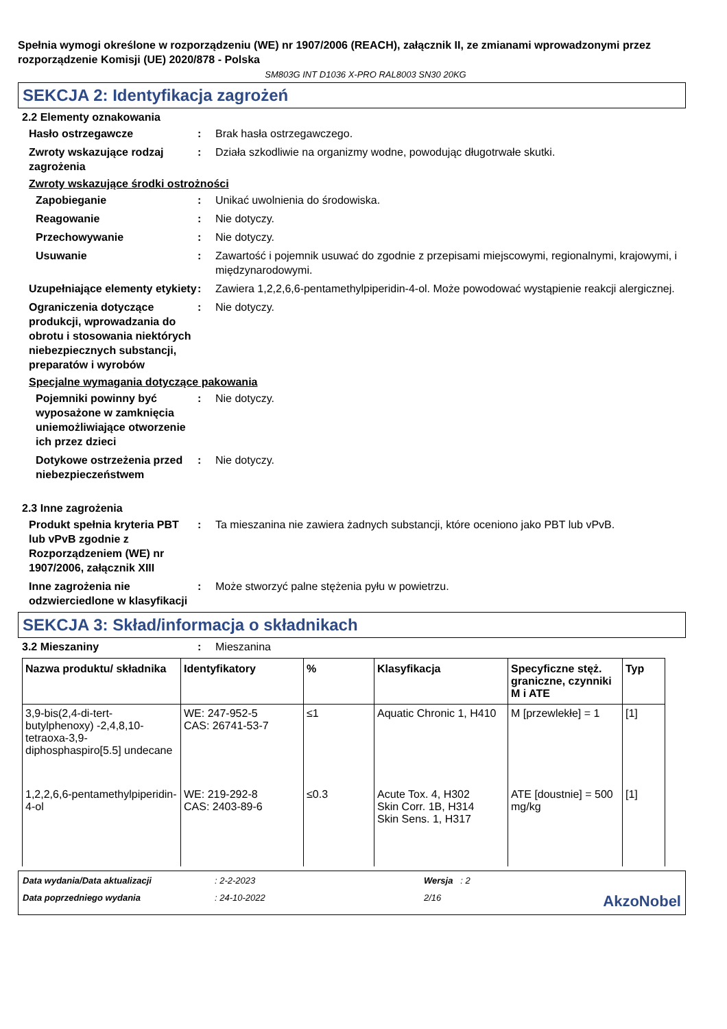Spełnia wymogi określone w rozporządzeniu (WE) nr 1907/2006 (REACH), załącznik II, ze zmianami wprowadzonymi przez rozporządzenie Komisji (UE) 2020/878 - Polska
SM803G INT D1036 X-PRO RAL8003 SN30 20KG
SEKCJA 2: Identyfikacja zagrożeń
2.2 Elementy oznakowania
Hasło ostrzegawcze : Brak hasła ostrzegawczego.
Zwroty wskazujące rodzaj zagrożenia
: Działa szkodliwie na organizmy wodne, powodując długotrwałe skutki.
Zwroty wskazujące środki ostrożności
Zapobieganie : Unikać uwolnienia do środowiska.
Reagowanie : Nie dotyczy.
Przechowywanie : Nie dotyczy.
Usuwanie : Zawartość i pojemnik usuwać do zgodnie z przepisami miejscowymi, regionalnymi, krajowymi, i międzynarodowymi.
Uzupełniające elementy etykiety
: Zawiera 1,2,2,6,6-pentamethylpiperidin-4-ol. Może powodować wystąpienie reakcji alergicznej.
Ograniczenia dotyczące produkcji, wprowadzania do obrotu i stosowania niektórych niebezpiecznych substancji, preparatów i wyrobów
: Nie dotyczy.
Specjalne wymagania dotyczące pakowania
Pojemniki powinny być wyposażone w zamknięcia uniemożliwiające otworzenie ich przez dzieci
: Nie dotyczy.
Dotykowe ostrzeżenia przed niebezpieczeństwem
: Nie dotyczy.
2.3 Inne zagrożenia
Produkt spełnia kryteria PBT lub vPvB zgodnie z Rozporządzeniem (WE) nr 1907/2006, załącznik XIII
: Ta mieszanina nie zawiera żadnych substancji, które oceniono jako PBT lub vPvB.
Inne zagrożenia nie odzwierciedlone w klasyfikacji
: Może stworzyć palne stężenia pyłu w powietrzu.
SEKCJA 3: Skład/informacja o składnikach
3.2 Mieszaniny : Mieszanina
| Nazwa produktu/ składnika | Identyfikatory | % | Klasyfikacja | Specyficzne stęż. graniczne, czynniki M i ATE | Typ |
| --- | --- | --- | --- | --- | --- |
| 3,9-bis(2,4-di-tert-butylphenoxy) -2,4,8,10-tetraoxa-3,9-diphosphaspiro[5.5] undecane | WE: 247-952-5 CAS: 26741-53-7 | ≤1 | Aquatic Chronic 1, H410 | M [przewlekłe] = 1 | [1] |
| 1,2,2,6,6-pentamethylpiperidin-4-ol | WE: 219-292-8 CAS: 2403-89-6 | ≤0.3 | Acute Tox. 4, H302 Skin Corr. 1B, H314 Skin Sens. 1, H317 | ATE [doustnie] = 500 mg/kg | [1] |
Data wydania/Data aktualizacji: 2-2-2023 Wersja : 2 Data poprzedniego wydania: 24-10-2022 2/16 AkzoNobel